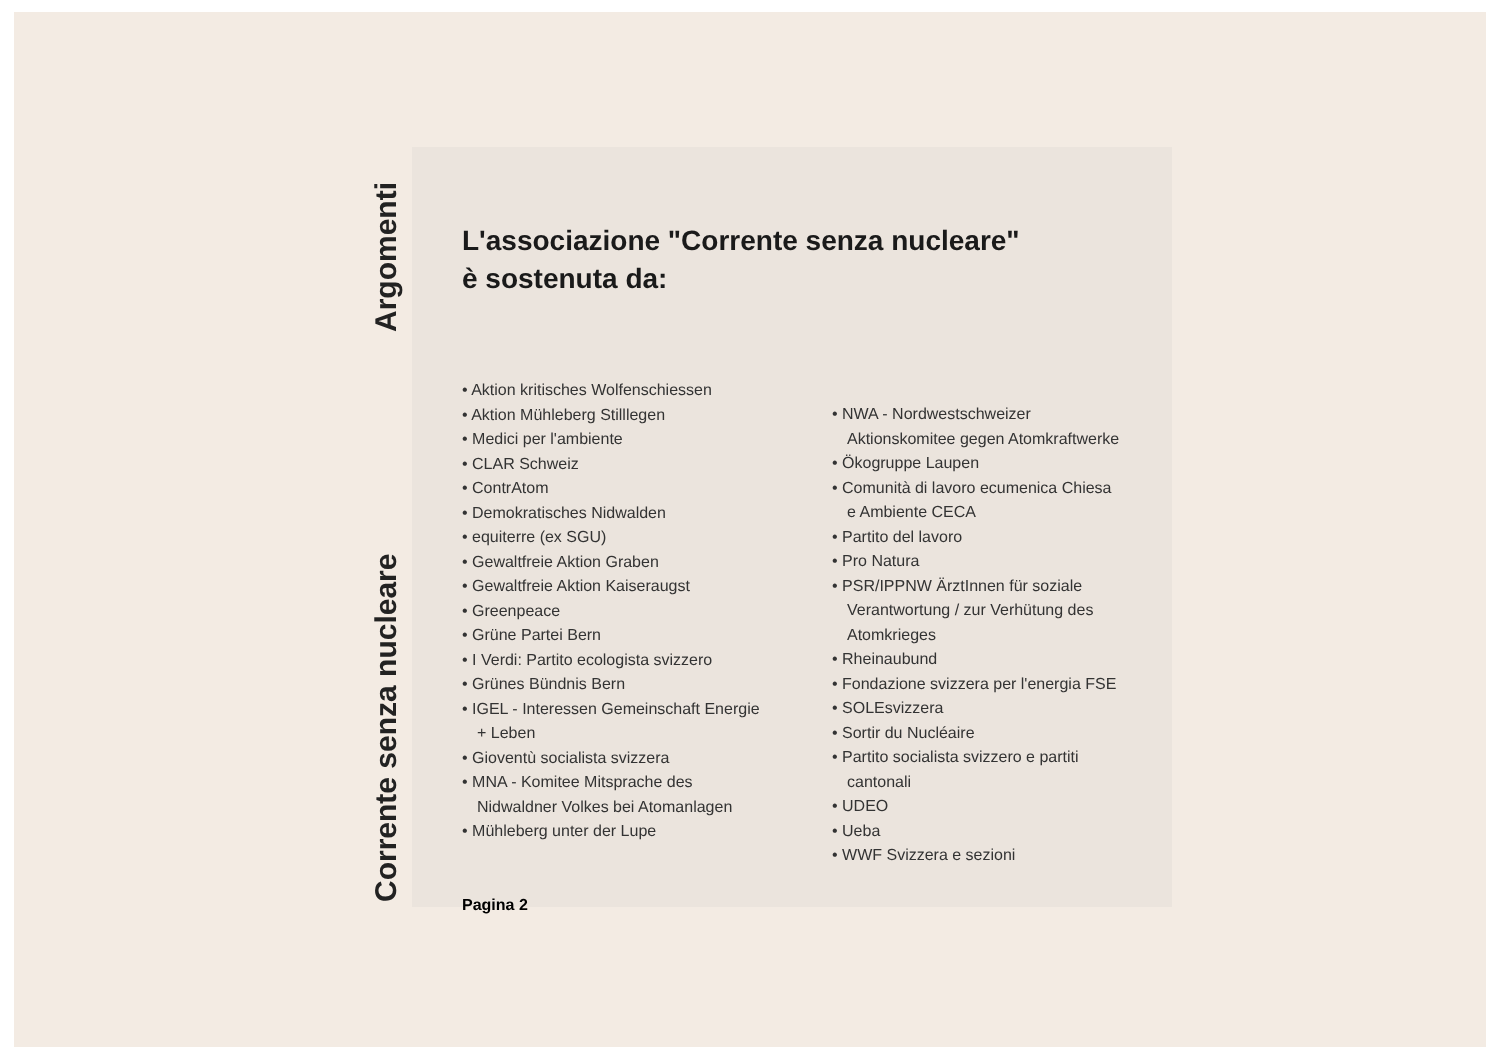Corrente senza nucleare Argomenti
L'associazione "Corrente senza nucleare"
è sostenuta da:
• Aktion kritisches Wolfenschiessen
• Aktion Mühleberg Stilllegen
• Medici per l'ambiente
• CLAR Schweiz
• ContrAtom
• Demokratisches Nidwalden
• equiterre (ex SGU)
• Gewaltfreie Aktion Graben
• Gewaltfreie Aktion Kaiseraugst
• Greenpeace
• Grüne Partei Bern
• I Verdi: Partito ecologista svizzero
• Grünes Bündnis Bern
• IGEL - Interessen Gemeinschaft Energie + Leben
• Gioventù socialista svizzera
• MNA - Komitee Mitsprache des Nidwaldner Volkes bei Atomanlagen
• Mühleberg unter der Lupe
• NWA - Nordwestschweizer Aktionskomitee gegen Atomkraftwerke
• Ökogruppe Laupen
• Comunità di lavoro ecumenica Chiesa e Ambiente CECA
• Partito del lavoro
• Pro Natura
• PSR/IPPNW ÄrztInnen für soziale Verantwortung / zur Verhütung des Atomkrieges
• Rheinaubund
• Fondazione svizzera per l'energia FSE
• SOLEsvizzera
• Sortir du Nucléaire
• Partito socialista svizzero e partiti cantonali
• UDEO
• Ueba
• WWF Svizzera e sezioni
Pagina 2